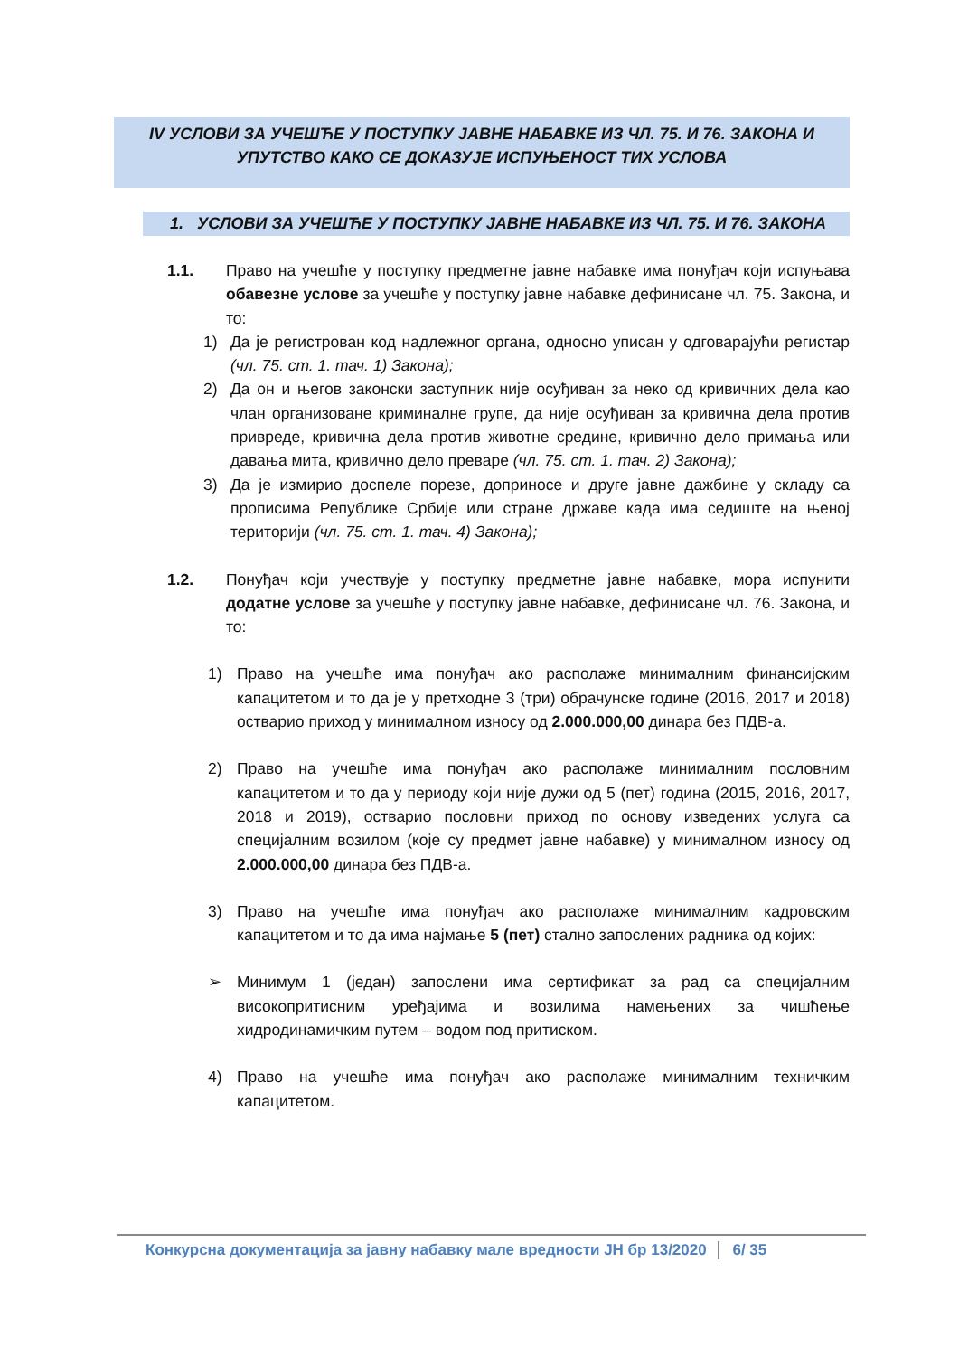IV УСЛОВИ ЗА УЧЕШЋЕ У ПОСТУПКУ ЈАВНЕ НАБАВКЕ ИЗ ЧЛ. 75. И 76. ЗАКОНА И
УПУТСТВО КАКО СЕ ДОКАЗУЈЕ ИСПУЊЕНОСТ ТИХ УСЛОВА
1. УСЛОВИ ЗА УЧЕШЋЕ У ПОСТУПКУ ЈАВНЕ НАБАВКЕ ИЗ ЧЛ. 75. И 76. ЗАКОНА
1.1. Право на учешће у поступку предметне јавне набавке има понуђач који испуњава обавезне услове за учешће у поступку јавне набавке дефинисане чл. 75. Закона, и то:
1) Да је регистрован код надлежног органа, односно уписан у одговарајући регистар (чл. 75. ст. 1. тач. 1) Закона);
2) Да он и његов законски заступник није осуђиван за неко од кривичних дела као члан организоване криминалне групе, да није осуђиван за кривична дела против привреде, кривична дела против животне средине, кривично дело примања или давања мита, кривично дело преваре (чл. 75. ст. 1. тач. 2) Закона);
3) Да је измирио доспеле порезе, доприносе и друге јавне дажбине у складу са прописима Републике Србије или стране државе када има седиште на њеној територији (чл. 75. ст. 1. тач. 4) Закона);
1.2. Понуђач који учествује у поступку предметне јавне набавке, мора испунити додатне услове за учешће у поступку јавне набавке, дефинисане чл. 76. Закона, и то:
1) Право на учешће има понуђач ако располаже минималним финансијским капацитетом и то да је у претходне 3 (три) обрачунске године (2016, 2017 и 2018) остварио приход у минималном износу од 2.000.000,00 динара без ПДВ-а.
2) Право на учешће има понуђач ако располаже минималним пословним капацитетом и то да у периоду који није дужи од 5 (пет) година (2015, 2016, 2017, 2018 и 2019), остварио пословни приход по основу изведених услуга са специјалним возилом (које су предмет јавне набавке) у минималном износу од 2.000.000,00 динара без ПДВ-а.
3) Право на учешће има понуђач ако располаже минималним кадровским капацитетом и то да има најмање 5 (пет) стално запослених радника од којих:
➢ Минимум 1 (један) запослени има сертификат за рад са специјалним високопритисним уређајима и возилима намењених за чишћење хидродинамичким путем – водом под притиском.
4) Право на учешће има понуђач ако располаже минималним техничким капацитетом.
Конкурсна документација за јавну набавку мале вредности ЈН бр 13/2020 6/ 35